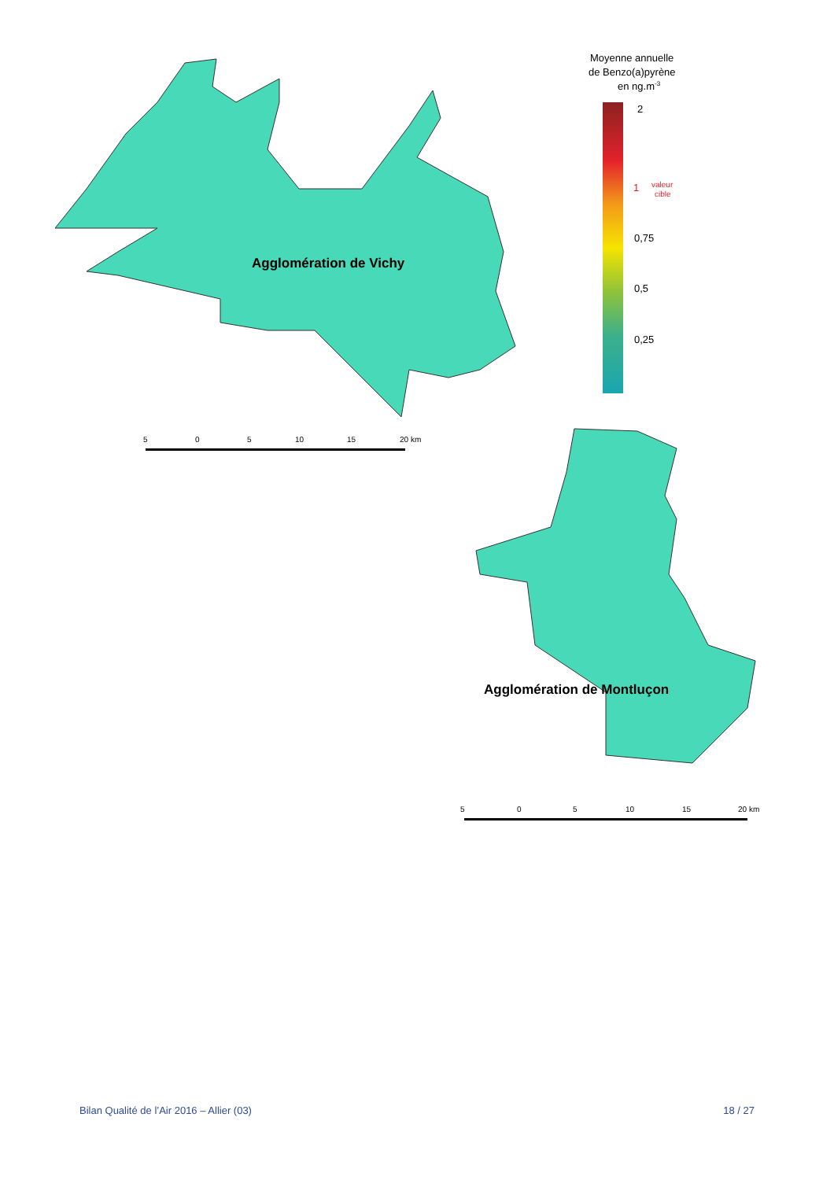Agglomération de Vichy
5
0
5
10
15
20 km
Agglomération de Montluçon
5
0
5
10
15
20 km
Moyenne annuelle
de Benzo(a)pyrène
en ng.m-3
2
1
0,75
0,5
0,25
valeur
cible
Bilan Qualité de l’Air 2016 – Allier (03) 18 / 27